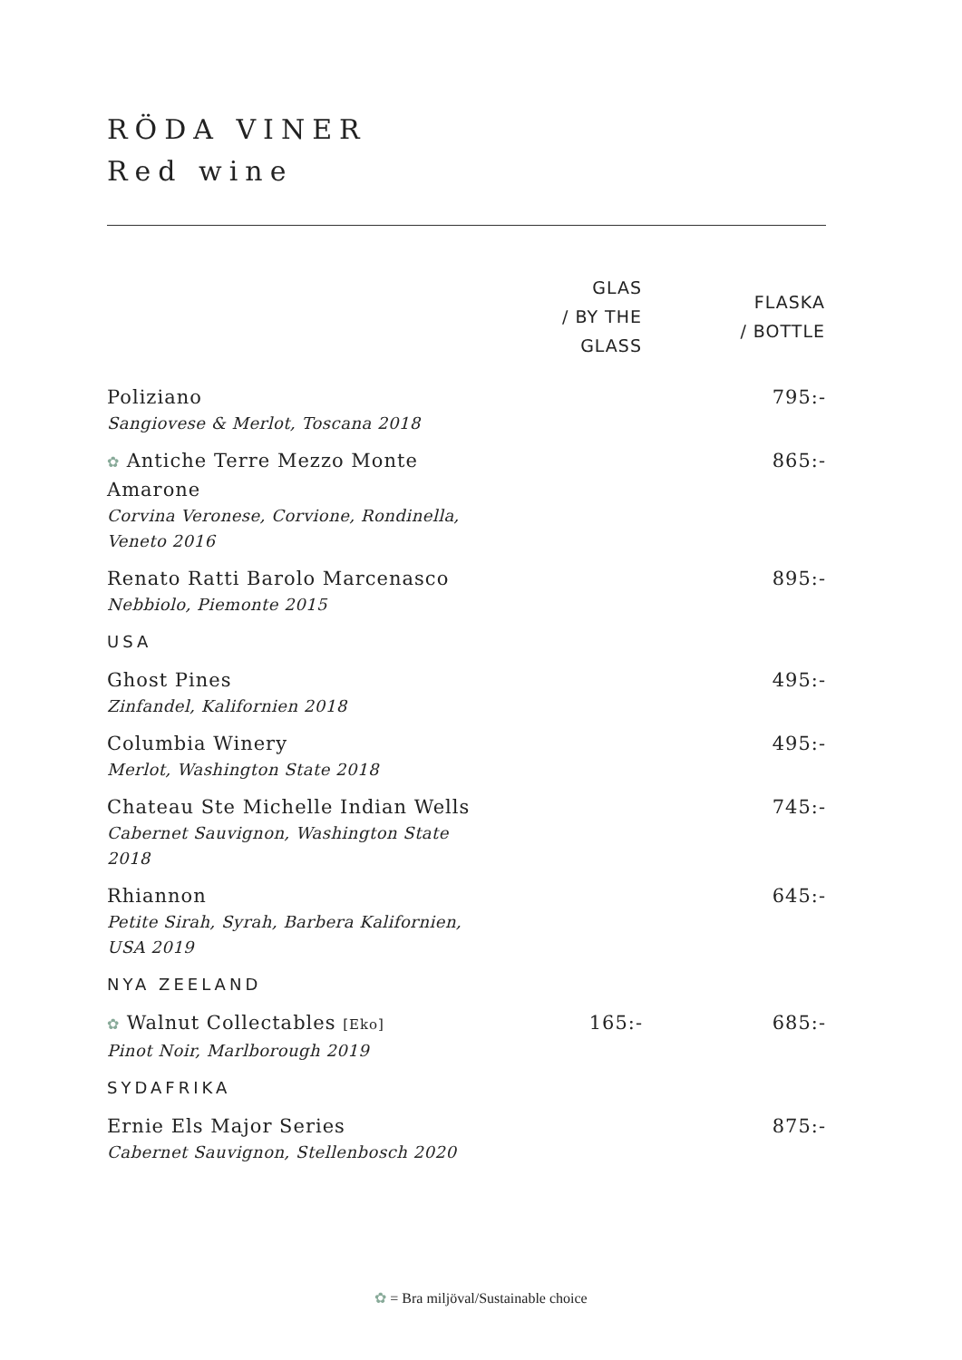RÖDA VINER
Red wine
| | GLAS / BY THE GLASS | FLASKA / BOTTLE |
| --- | --- | --- |
| Poliziano Sangiovese & Merlot, Toscana 2018 | | 795:- |
| ✿ Antiche Terre Mezzo Monte Amarone Corvina Veronese, Corvione, Rondinella, Veneto 2016 | | 865:- |
| Renato Ratti Barolo Marcenasco Nebbiolo, Piemonte 2015 | | 895:- |
| USA | | |
| Ghost Pines Zinfandel, Kalifornien 2018 | | 495:- |
| Columbia Winery Merlot, Washington State 2018 | | 495:- |
| Chateau Ste Michelle Indian Wells Cabernet Sauvignon, Washington State 2018 | | 745:- |
| Rhiannon Petite Sirah, Syrah, Barbera Kalifornien, USA 2019 | | 645:- |
| NYA ZEELAND | | |
| ✿ Walnut Collectables [Eko] Pinot Noir, Marlborough 2019 | 165:- | 685:- |
| SYDAFRIKA | | |
| Ernie Els Major Series Cabernet Sauvignon, Stellenbosch 2020 | | 875:- |
✿ = Bra miljöval/Sustainable choice